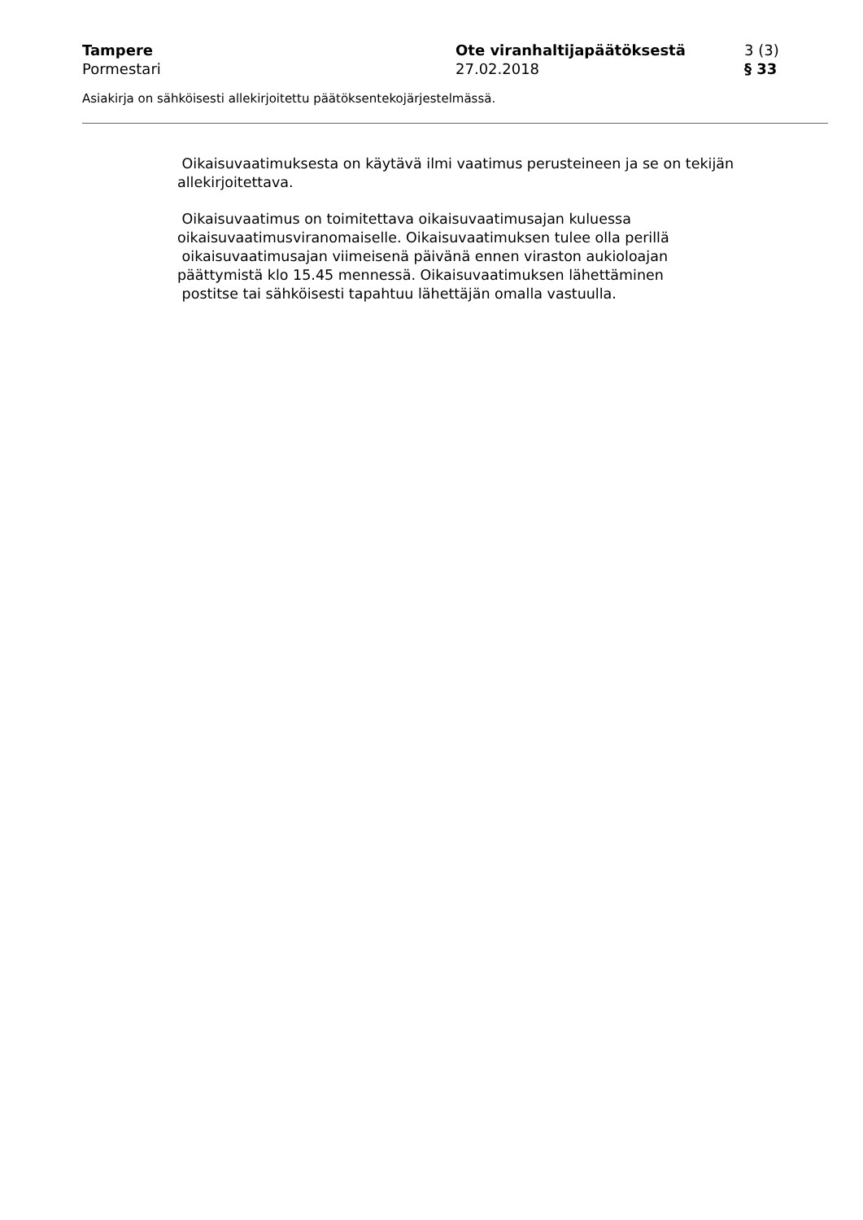Tampere Ote viranhaltijapäätöksestä 3 (3)
Pormestari 27.02.2018 § 33
Asiakirja on sähköisesti allekirjoitettu päätöksentekojärjestelmässä.
Oikaisuvaatimuksesta on käytävä ilmi vaatimus perusteineen ja se on tekijän
allekirjoitettava.
Oikaisuvaatimus on toimitettava oikaisuvaatimusajan kuluessa
oikaisuvaatimusviranomaiselle. Oikaisuvaatimuksen tulee olla perillä
oikaisuvaatimusajan viimeisenä päivänä ennen viraston aukioloajan
päättymistä klo 15.45 mennessä. Oikaisuvaatimuksen lähettäminen
postitse tai sähköisesti tapahtuu lähettäjän omalla vastuulla.